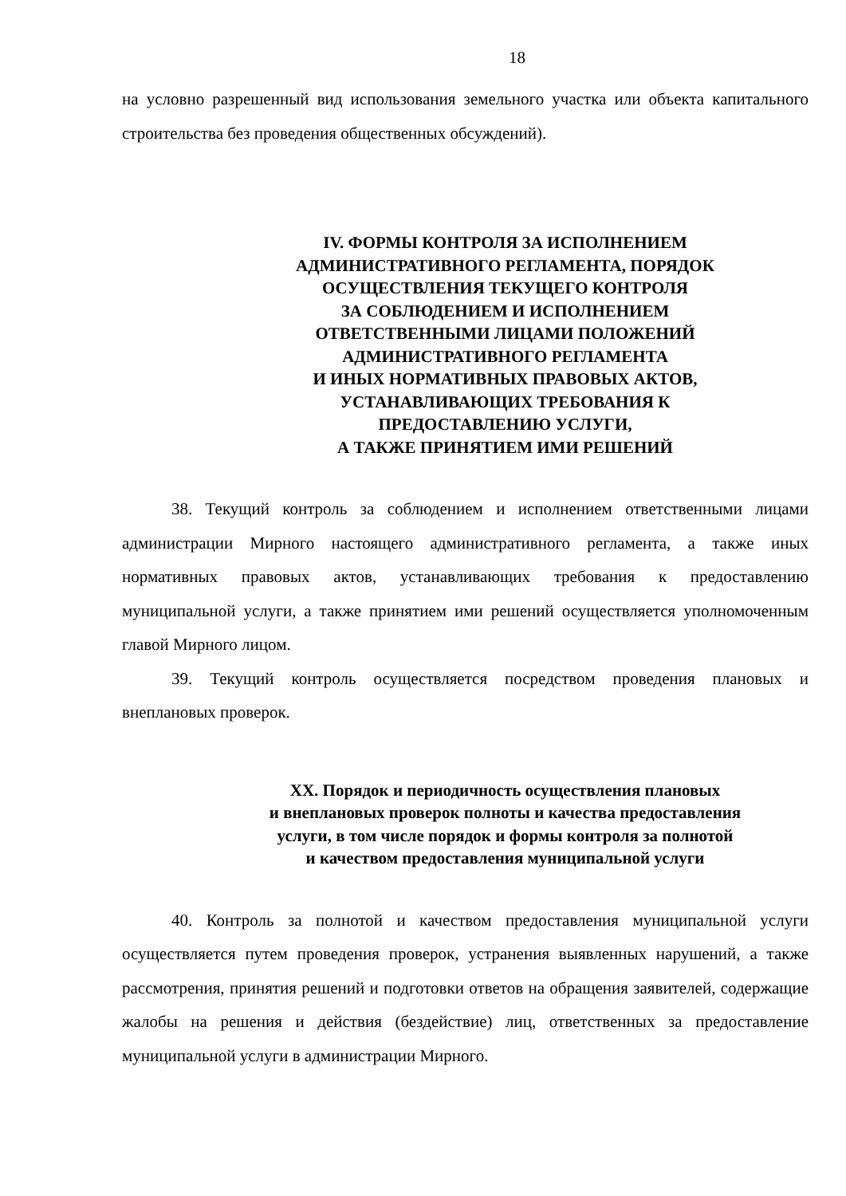18
на условно разрешенный вид использования земельного участка или объекта капитального строительства без проведения общественных обсуждений).
IV. ФОРМЫ КОНТРОЛЯ ЗА ИСПОЛНЕНИЕМ
АДМИНИСТРАТИВНОГО РЕГЛАМЕНТА, ПОРЯДОК
ОСУЩЕСТВЛЕНИЯ ТЕКУЩЕГО КОНТРОЛЯ
ЗА СОБЛЮДЕНИЕМ И ИСПОЛНЕНИЕМ
ОТВЕТСТВЕННЫМИ ЛИЦАМИ ПОЛОЖЕНИЙ
АДМИНИСТРАТИВНОГО РЕГЛАМЕНТА
И ИНЫХ НОРМАТИВНЫХ ПРАВОВЫХ АКТОВ,
УСТАНАВЛИВАЮЩИХ ТРЕБОВАНИЯ К
ПРЕДОСТАВЛЕНИЮ УСЛУГИ,
А ТАКЖЕ ПРИНЯТИЕМ ИМИ РЕШЕНИЙ
38. Текущий контроль за соблюдением и исполнением ответственными лицами администрации Мирного настоящего административного регламента, а также иных нормативных правовых актов, устанавливающих требования к предоставлению муниципальной услуги, а также принятием ими решений осуществляется уполномоченным главой Мирного лицом.
39. Текущий контроль осуществляется посредством проведения плановых и внеплановых проверок.
XX. Порядок и периодичность осуществления плановых
и внеплановых проверок полноты и качества предоставления
услуги, в том числе порядок и формы контроля за полнотой
и качеством предоставления муниципальной услуги
40. Контроль за полнотой и качеством предоставления муниципальной услуги осуществляется путем проведения проверок, устранения выявленных нарушений, а также рассмотрения, принятия решений и подготовки ответов на обращения заявителей, содержащие жалобы на решения и действия (бездействие) лиц, ответственных за предоставление муниципальной услуги в администрации Мирного.